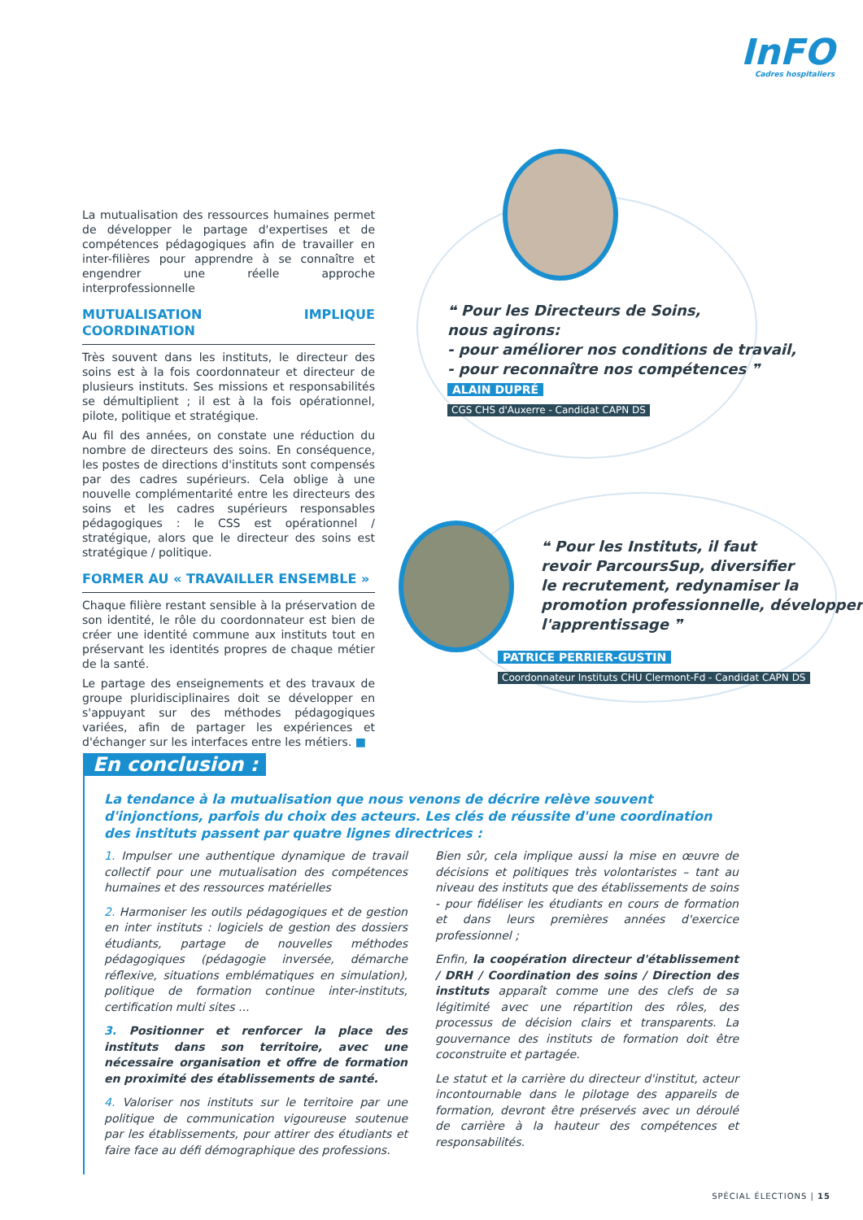InFO
Cadres hospitaliers
❝ Pour les Directeurs de Soins,
nous agirons:
- pour améliorer nos conditions de travail,
- pour reconnaître nos compétences ❞
ALAIN DUPRÉ
CGS CHS d'Auxerre - Candidat CAPN DS
❝ Pour les Instituts, il faut
revoir ParcoursSup, diversifier
le recrutement, redynamiser la
promotion professionnelle, développer
l'apprentissage ❞
PATRICE PERRIER-GUSTIN
Coordonnateur Instituts CHU Clermont-Fd - Candidat CAPN DS
La mutualisation des ressources humaines permet de développer le partage d'expertises et de compétences pédagogiques afin de travailler en inter-filières pour apprendre à se connaître et engendrer une réelle approche interprofessionnelle
MUTUALISATION IMPLIQUE COORDINATION
Très souvent dans les instituts, le directeur des soins est à la fois coordonnateur et directeur de plusieurs instituts. Ses missions et responsabilités se démultiplient ; il est à la fois opérationnel, pilote, politique et stratégique.
Au fil des années, on constate une réduction du nombre de directeurs des soins. En conséquence, les postes de directions d'instituts sont compensés par des cadres supérieurs. Cela oblige à une nouvelle complémentarité entre les directeurs des soins et les cadres supérieurs responsables pédagogiques : le CSS est opérationnel / stratégique, alors que le directeur des soins est stratégique / politique.
FORMER AU « TRAVAILLER ENSEMBLE »
Chaque filière restant sensible à la préservation de son identité, le rôle du coordonnateur est bien de créer une identité commune aux instituts tout en préservant les identités propres de chaque métier de la santé.
Le partage des enseignements et des travaux de groupe pluridisciplinaires doit se développer en s'appuyant sur des méthodes pédagogiques variées, afin de partager les expériences et d'échanger sur les interfaces entre les métiers. ■
En conclusion :
La tendance à la mutualisation que nous venons de décrire relève souvent d'injonctions, parfois du choix des acteurs. Les clés de réussite d'une coordination des instituts passent par quatre lignes directrices :
1. Impulser une authentique dynamique de travail collectif pour une mutualisation des compétences humaines et des ressources matérielles
2. Harmoniser les outils pédagogiques et de gestion en inter instituts : logiciels de gestion des dossiers étudiants, partage de nouvelles méthodes pédagogiques (pédagogie inversée, démarche réflexive, situations emblématiques en simulation), politique de formation continue inter-instituts, certification multi sites ...
3. Positionner et renforcer la place des instituts dans son territoire, avec une nécessaire organisation et offre de formation en proximité des établissements de santé.
4. Valoriser nos instituts sur le territoire par une politique de communication vigoureuse soutenue par les établissements, pour attirer des étudiants et faire face au défi démographique des professions.
Bien sûr, cela implique aussi la mise en œuvre de décisions et politiques très volontaristes – tant au niveau des instituts que des établissements de soins - pour fidéliser les étudiants en cours de formation et dans leurs premières années d'exercice professionnel ;
Enfin, la coopération directeur d'établissement / DRH / Coordination des soins / Direction des instituts apparaît comme une des clefs de sa légitimité avec une répartition des rôles, des processus de décision clairs et transparents. La gouvernance des instituts de formation doit être coconstruite et partagée.
Le statut et la carrière du directeur d'institut, acteur incontournable dans le pilotage des appareils de formation, devront être préservés avec un déroulé de carrière à la hauteur des compétences et responsabilités.
SPÉCIAL ÉLECTIONS | 15